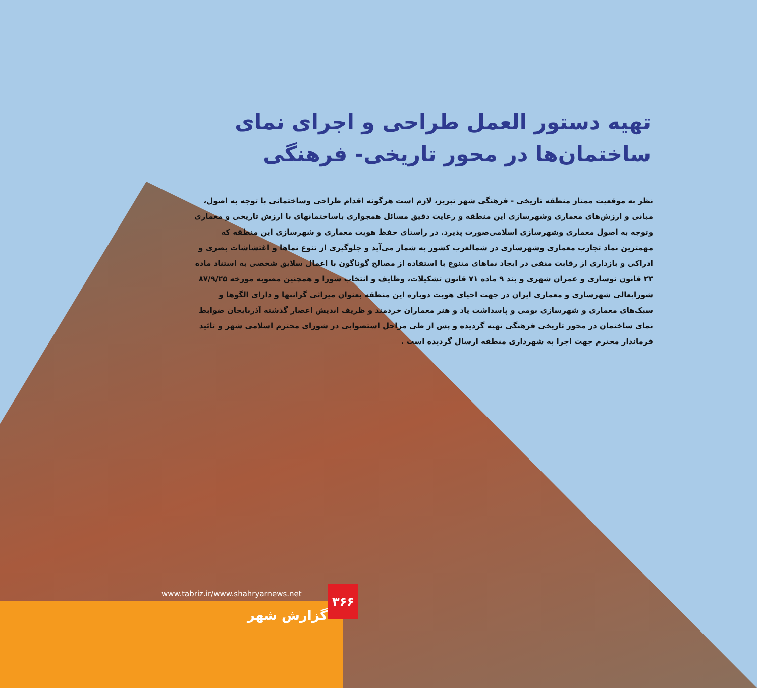تهیه دستور العمل طراحی و اجرای نمای ساختمان‌ها در محور تاریخی- فرهنگی
نظر به موقعیت ممتاز منطقه تاریخی - فرهنگی شهر تبریز، لازم است هرگونه اقدام طراحی وساختمانی با توجه به اصول، مبانی و ارزش‌های معماری وشهرسازی این منطقه و رعایت دقیق مسائل همجواری باساختمانهای با ارزش تاریخی و معماری وتوجه به اصول معماری وشهرسازی اسلامی‌صورت پذیرد. در راستای حفظ هویت معماری و شهرسازی این منطقه که مهمترین نماد تجارب معماری وشهرسازی در شمالغرب کشور به شمار می‌آید و جلوگیری از تنوع نماها و اغتشاشات بصری و ادراکی و بازداری از رقابت منفی در ایجاد نماهای متنوع با استفاده از مصالح گوناگون با اعمال سلایق شخصی به استناد ماده ۲۳ قانون نوسازی و عمران شهری و بند ۹ ماده ۷۱ قانون تشکیلات، وظایف و انتخاب شورا و همچنین مصوبه مورخه ۸۷/۹/۲۵ شورایعالی شهرسازی و معماری ایران در جهت احیای هویت دوباره این منطقه بعنوان میراثی گرانبها و دارای الگوها و سبک‌های معماری و شهرسازی بومی و پاسداشت یاد و هنر معماران خردمند و ظریف اندیش اعصار گذشته آذربایجان ضوابط نمای ساختمان در محور تاریخی فرهنگی تهیه گردیده و پس از طی مراحل استصوابی در شورای محترم اسلامی شهر و تائید فرماندار محترم جهت اجرا به شهرداری منطقه ارسال گردیده است .
www.tabriz.ir/www.shahryarnews.net
۳۶۶
گزارش شهر